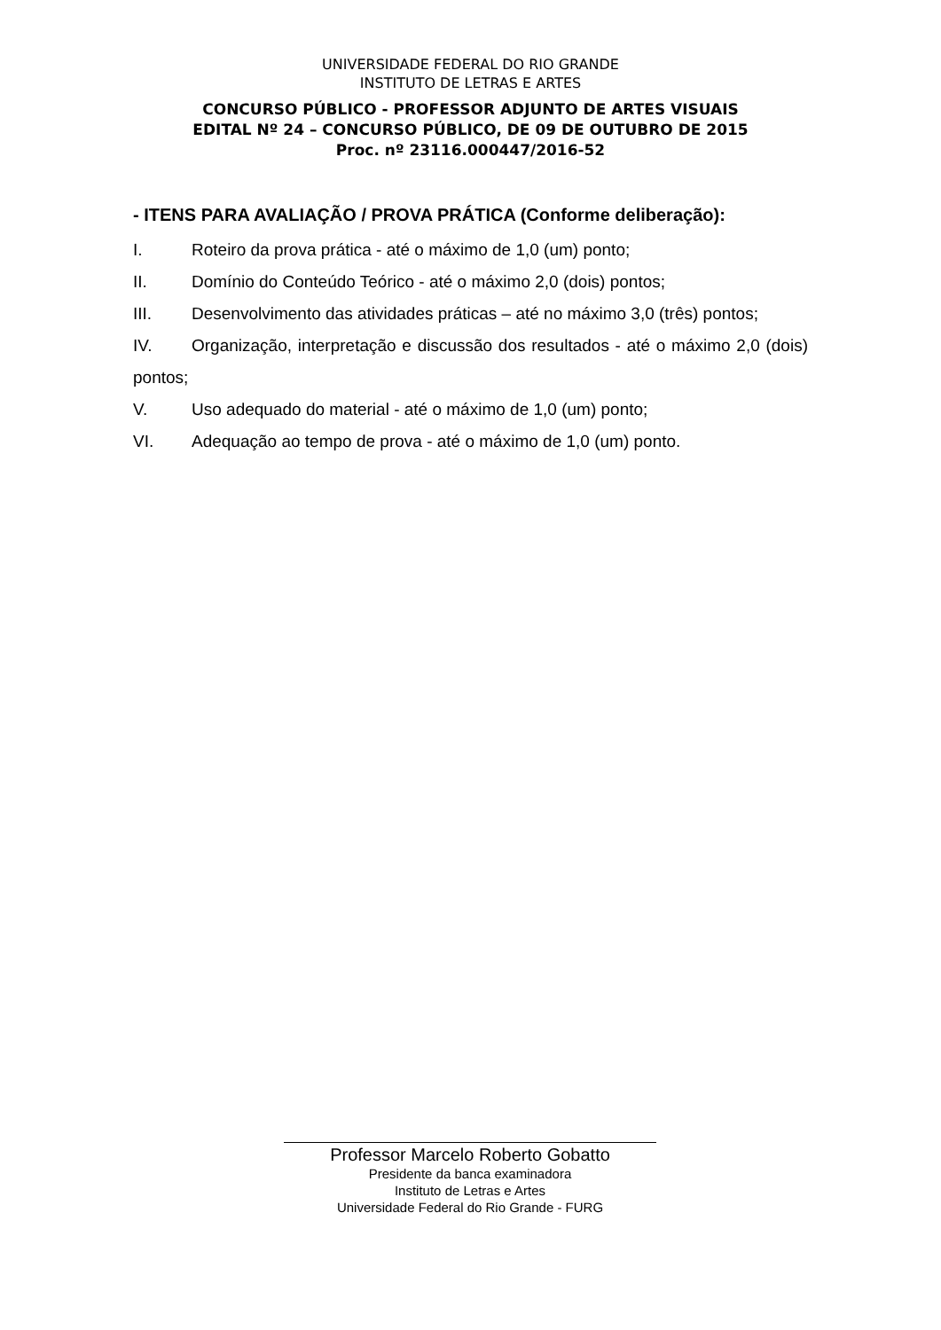UNIVERSIDADE FEDERAL DO RIO GRANDE
INSTITUTO DE LETRAS E ARTES
CONCURSO PÚBLICO - PROFESSOR ADJUNTO DE ARTES VISUAIS
EDITAL Nº 24 – CONCURSO PÚBLICO, DE 09 DE OUTUBRO DE 2015
Proc. nº 23116.000447/2016-52
- ITENS PARA AVALIAÇÃO / PROVA PRÁTICA (Conforme deliberação):
I. Roteiro da prova prática - até o máximo de 1,0 (um) ponto;
II. Domínio do Conteúdo Teórico - até o máximo 2,0 (dois) pontos;
III. Desenvolvimento das atividades práticas – até no máximo 3,0 (três) pontos;
IV. Organização, interpretação e discussão dos resultados - até o máximo 2,0 (dois) pontos;
V. Uso adequado do material - até o máximo de 1,0 (um) ponto;
VI. Adequação ao tempo de prova - até o máximo de 1,0 (um) ponto.
Professor Marcelo Roberto Gobatto
Presidente da banca examinadora
Instituto de Letras e Artes
Universidade Federal do Rio Grande - FURG